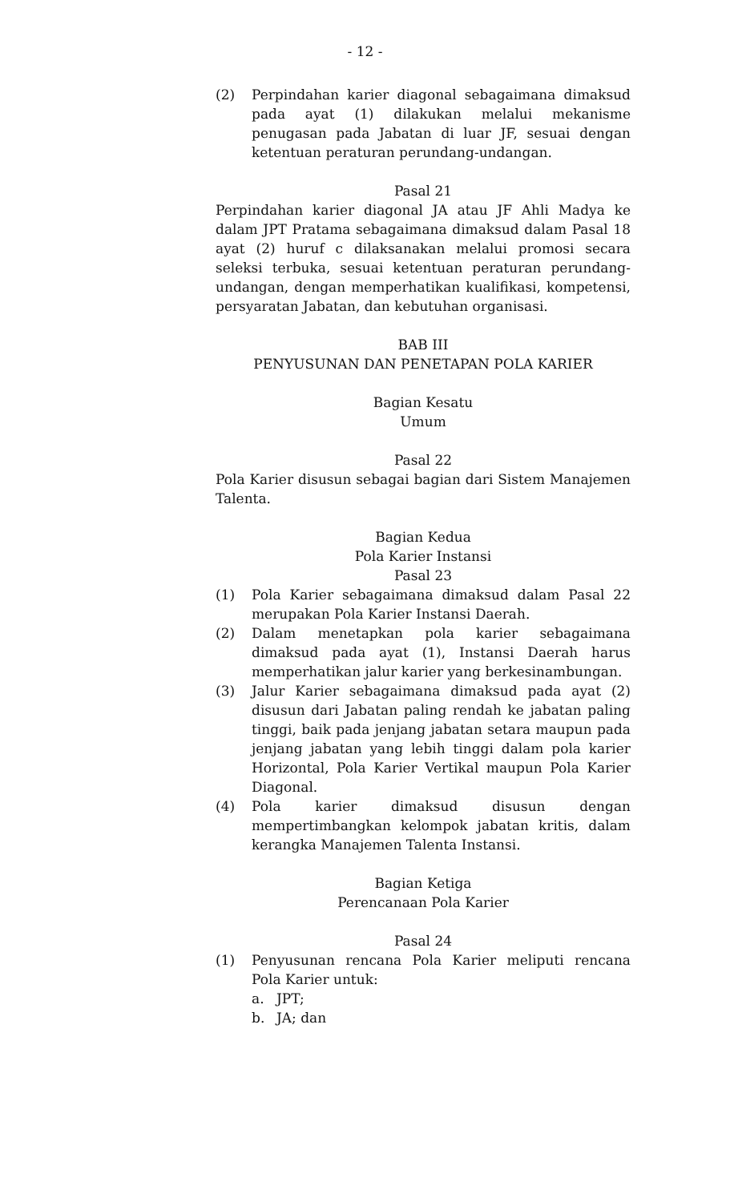- 12 -
(2) Perpindahan karier diagonal sebagaimana dimaksud pada ayat (1) dilakukan melalui mekanisme penugasan pada Jabatan di luar JF, sesuai dengan ketentuan peraturan perundang-undangan.
Pasal 21
Perpindahan karier diagonal JA atau JF Ahli Madya ke dalam JPT Pratama sebagaimana dimaksud dalam Pasal 18 ayat (2) huruf c dilaksanakan melalui promosi secara seleksi terbuka, sesuai ketentuan peraturan perundang-undangan, dengan memperhatikan kualifikasi, kompetensi, persyaratan Jabatan, dan kebutuhan organisasi.
BAB III
PENYUSUNAN DAN PENETAPAN POLA KARIER
Bagian Kesatu
Umum
Pasal 22
Pola Karier disusun sebagai bagian dari Sistem Manajemen Talenta.
Bagian Kedua
Pola Karier Instansi
Pasal 23
(1) Pola Karier sebagaimana dimaksud dalam Pasal 22 merupakan Pola Karier Instansi Daerah.
(2) Dalam menetapkan pola karier sebagaimana dimaksud pada ayat (1), Instansi Daerah harus memperhatikan jalur karier yang berkesinambungan.
(3) Jalur Karier sebagaimana dimaksud pada ayat (2) disusun dari Jabatan paling rendah ke jabatan paling tinggi, baik pada jenjang jabatan setara maupun pada jenjang jabatan yang lebih tinggi dalam pola karier Horizontal, Pola Karier Vertikal maupun Pola Karier Diagonal.
(4) Pola karier dimaksud disusun dengan mempertimbangkan kelompok jabatan kritis, dalam kerangka Manajemen Talenta Instansi.
Bagian Ketiga
Perencanaan Pola Karier
Pasal 24
(1) Penyusunan rencana Pola Karier meliputi rencana Pola Karier untuk:
a. JPT;
b. JA; dan